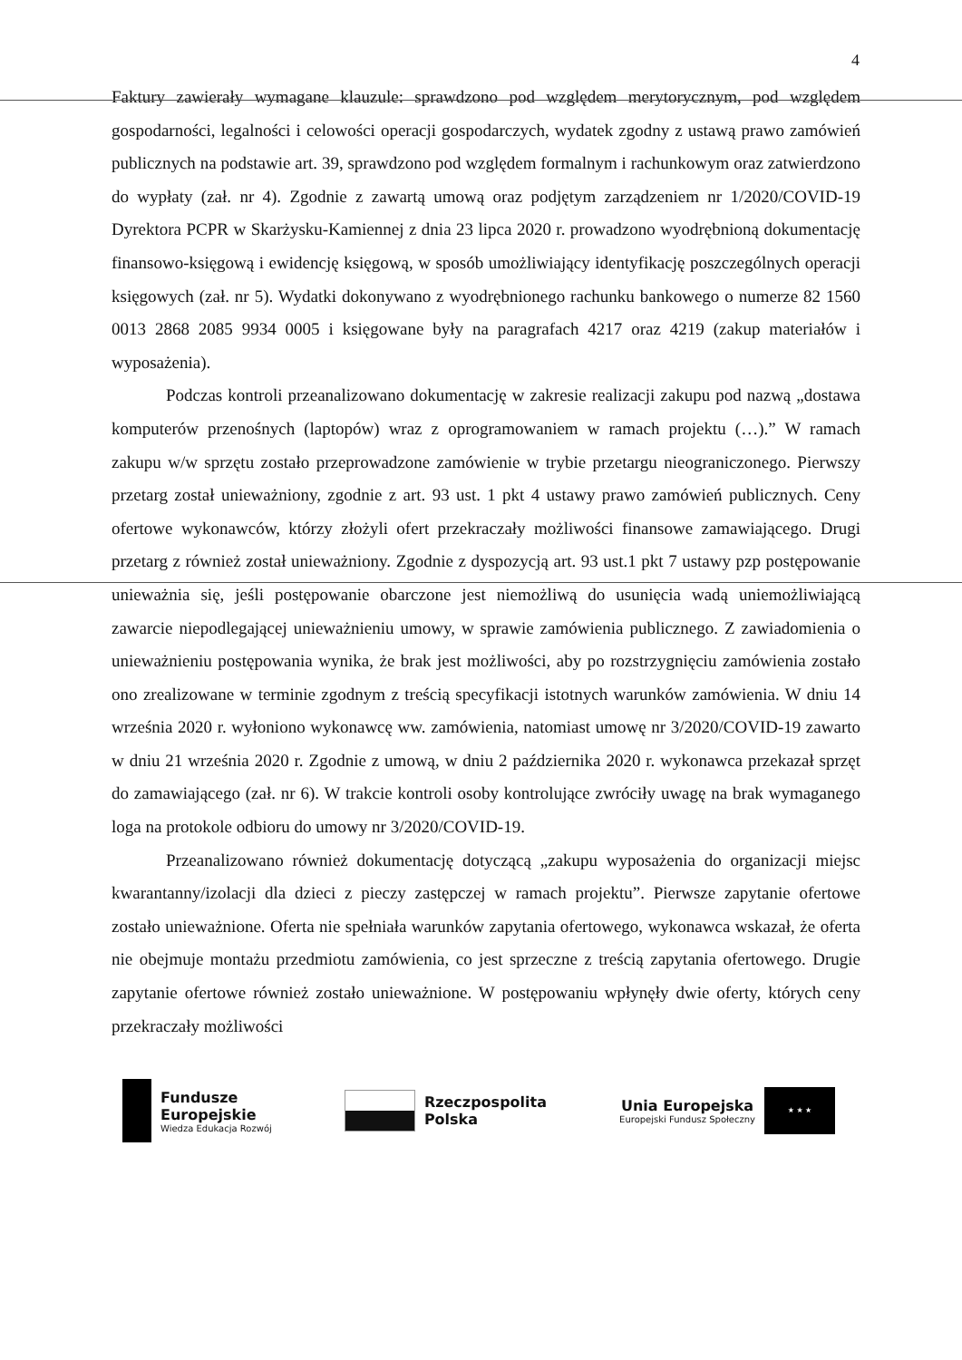4
Faktury zawierały wymagane klauzule: sprawdzono pod względem merytorycznym, pod względem gospodarności, legalności i celowości operacji gospodarczych, wydatek zgodny z ustawą prawo zamówień publicznych na podstawie art. 39, sprawdzono pod względem formalnym i rachunkowym oraz zatwierdzono do wypłaty (zał. nr 4). Zgodnie z zawartą umową oraz podjętym zarządzeniem nr 1/2020/COVID-19 Dyrektora PCPR w Skarżysku-Kamiennej z dnia 23 lipca 2020 r. prowadzono wyodrębnioną dokumentację finansowo-księgową i ewidencję księgową, w sposób umożliwiający identyfikację poszczególnych operacji księgowych (zał. nr 5). Wydatki dokonywano z wyodrębnionego rachunku bankowego o numerze 82 1560 0013 2868 2085 9934 0005 i księgowane były na paragrafach 4217 oraz 4219 (zakup materiałów i wyposażenia).
Podczas kontroli przeanalizowano dokumentację w zakresie realizacji zakupu pod nazwą „dostawa komputerów przenośnych (laptopów) wraz z oprogramowaniem w ramach projektu (…).” W ramach zakupu w/w sprzętu zostało przeprowadzone zamówienie w trybie przetargu nieograniczonego. Pierwszy przetarg został unieważniony, zgodnie z art. 93 ust. 1 pkt 4 ustawy prawo zamówień publicznych. Ceny ofertowe wykonawców, którzy złożyli ofert przekraczały możliwości finansowe zamawiającego. Drugi przetarg z również został unieważniony. Zgodnie z dyspozycją art. 93 ust.1 pkt 7 ustawy pzp postępowanie unieważnia się, jeśli postępowanie obarczone jest niemożliwą do usunięcia wadą uniemożliwiającą zawarcie niepodlegającej unieważnieniu umowy, w sprawie zamówienia publicznego. Z zawiadomienia o unieważnieniu postępowania wynika, że brak jest możliwości, aby po rozstrzygnięciu zamówienia zostało ono zrealizowane w terminie zgodnym z treścią specyfikacji istotnych warunków zamówienia. W dniu 14 września 2020 r. wyłoniono wykonawcę ww. zamówienia, natomiast umowę nr 3/2020/COVID-19 zawarto w dniu 21 września 2020 r. Zgodnie z umową, w dniu 2 października 2020 r. wykonawca przekazał sprzęt do zamawiającego (zał. nr 6). W trakcie kontroli osoby kontrolujące zwróciły uwagę na brak wymaganego loga na protokole odbioru do umowy nr 3/2020/COVID-19.
Przeanalizowano również dokumentację dotyczącą „zakupu wyposażenia do organizacji miejsc kwarantanny/izolacji dla dzieci z pieczy zastępczej w ramach projektu”. Pierwsze zapytanie ofertowe zostało unieważnione. Oferta nie spełniała warunków zapytania ofertowego, wykonawca wskazał, że oferta nie obejmuje montażu przedmiotu zamówienia, co jest sprzeczne z treścią zapytania ofertowego. Drugie zapytanie ofertowe również zostało unieważnione. W postępowaniu wpłynęły dwie oferty, których ceny przekraczały możliwości
Fundusze
Europejskie
Wiedza Edukacja Rozwój
Rzeczpospolita
Polska
Unia Europejska
Europejski Fundusz Społeczny
★ ★ ★